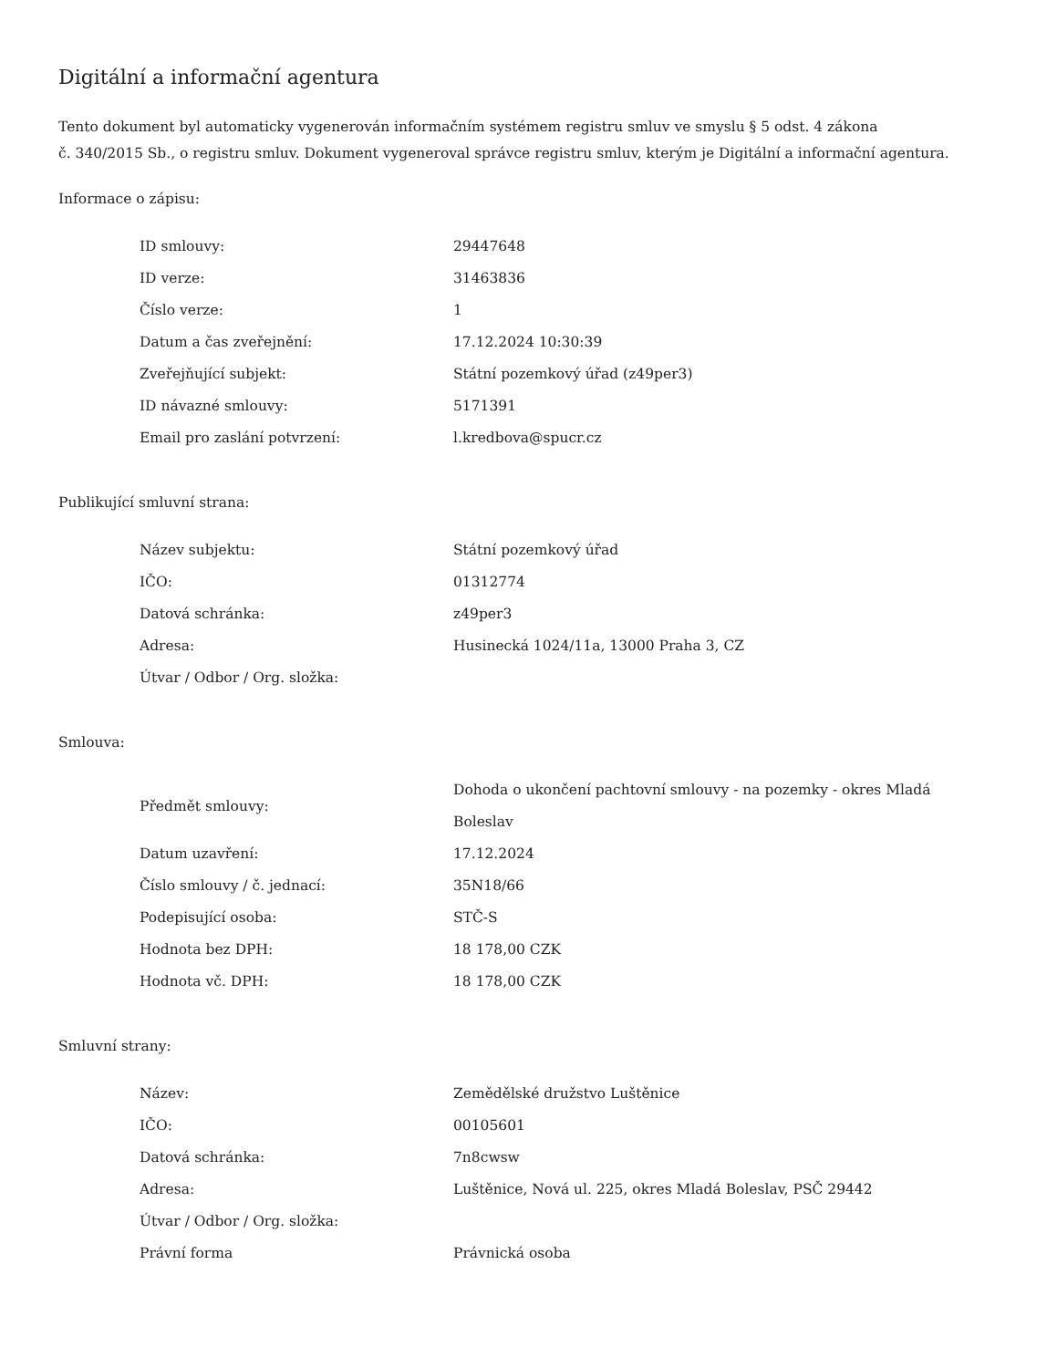Digitální a informační agentura
Tento dokument byl automaticky vygenerován informačním systémem registru smluv ve smyslu § 5 odst. 4 zákona
č. 340/2015 Sb., o registru smluv. Dokument vygeneroval správce registru smluv, kterým je Digitální a informační agentura.
Informace o zápisu:
| ID smlouvy: | 29447648 |
| ID verze: | 31463836 |
| Číslo verze: | 1 |
| Datum a čas zveřejnění: | 17.12.2024 10:30:39 |
| Zveřejňující subjekt: | Státní pozemkový úřad (z49per3) |
| ID návazné smlouvy: | 5171391 |
| Email pro zaslání potvrzení: | l.kredbova@spucr.cz |
Publikující smluvní strana:
| Název subjektu: | Státní pozemkový úřad |
| IČO: | 01312774 |
| Datová schránka: | z49per3 |
| Adresa: | Husinecká 1024/11a, 13000 Praha 3, CZ |
| Útvar / Odbor / Org. složka: | |
Smlouva:
| Předmět smlouvy: | Dohoda o ukončení pachtovní smlouvy - na pozemky - okres Mladá Boleslav |
| Datum uzavření: | 17.12.2024 |
| Číslo smlouvy / č. jednací: | 35N18/66 |
| Podepisující osoba: | STČ-S |
| Hodnota bez DPH: | 18 178,00 CZK |
| Hodnota vč. DPH: | 18 178,00 CZK |
Smluvní strany:
| Název: | Zemědělské družstvo Luštěnice |
| IČO: | 00105601 |
| Datová schránka: | 7n8cwsw |
| Adresa: | Luštěnice, Nová ul. 225, okres Mladá Boleslav, PSČ 29442 |
| Útvar / Odbor / Org. složka: | |
| Právní forma | Právnická osoba |